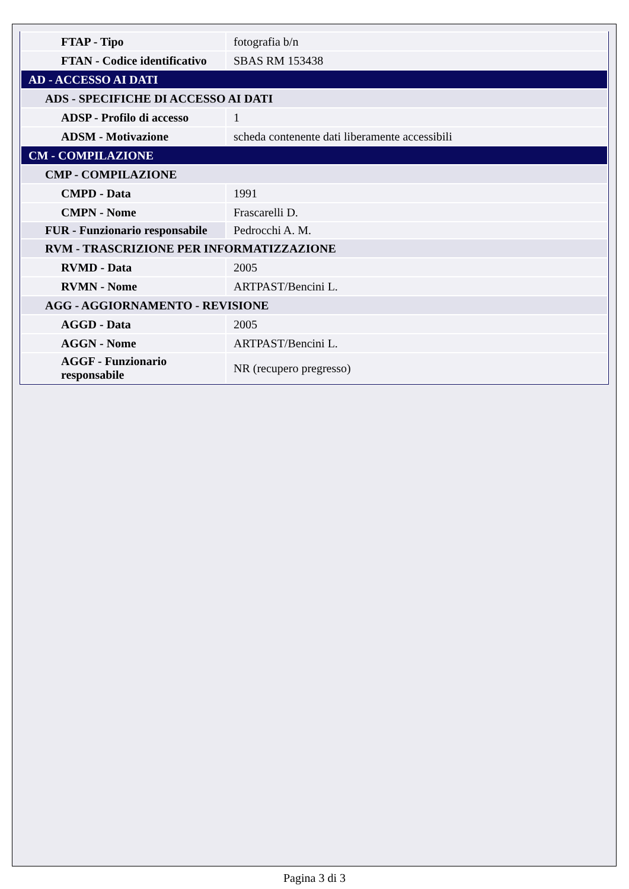| FTAP - Tipo | fotografia b/n |
| FTAN - Codice identificativo | SBAS RM 153438 |
| AD - ACCESSO AI DATI | |
| ADS - SPECIFICHE DI ACCESSO AI DATI | |
| ADSP - Profilo di accesso | 1 |
| ADSM - Motivazione | scheda contenente dati liberamente accessibili |
| CM - COMPILAZIONE | |
| CMP - COMPILAZIONE | |
| CMPD - Data | 1991 |
| CMPN - Nome | Frascarelli D. |
| FUR - Funzionario responsabile | Pedrocchi A. M. |
| RVM - TRASCRIZIONE PER INFORMATIZZAZIONE | |
| RVMD - Data | 2005 |
| RVMN - Nome | ARTPAST/Bencini L. |
| AGG - AGGIORNAMENTO - REVISIONE | |
| AGGD - Data | 2005 |
| AGGN - Nome | ARTPAST/Bencini L. |
| AGGF - Funzionario responsabile | NR (recupero pregresso) |
Pagina 3 di 3